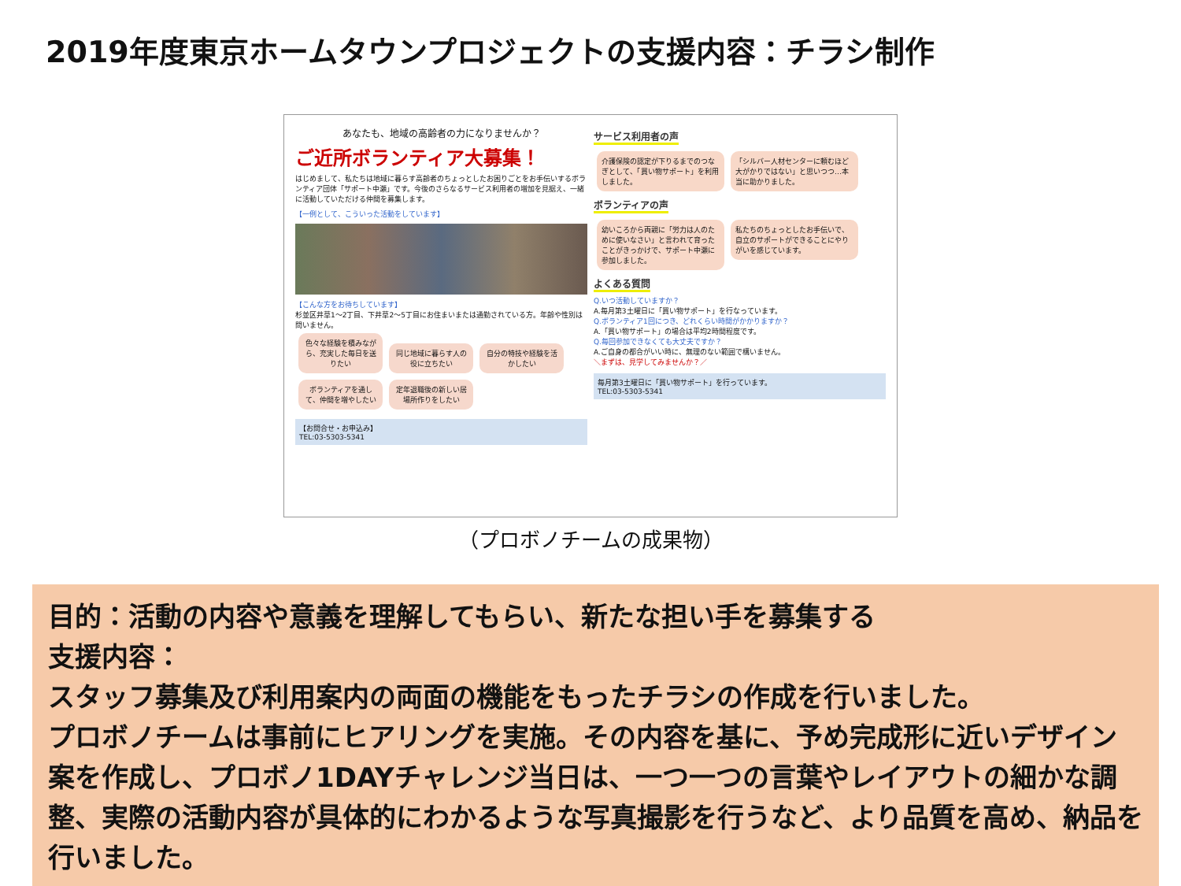2019年度東京ホームタウンプロジェクトの支援内容：チラシ制作
あなたも、地域の高齢者の力になりませんか？
ご近所ボランティア大募集！
はじめまして、私たちは地域に暮らす高齢者のちょっとしたお困りごとをお手伝いするボランティア団体「サポート中瀬」です。今後のさらなるサービス利用者の増加を見据え、一緒に活動していただける仲間を募集します。
【一例として、こういった活動をしています】
【こんな方をお待ちしています】
杉並区井草1～2丁目、下井草2～5丁目にお住まいまたは通勤されている方。年齢や性別は問いません。
色々な経験を積みながら、充実した毎日を送りたい 同じ地域に暮らす人の役に立ちたい 自分の特技や経験を活かしたい ボランティアを通して、仲間を増やしたい 定年退職後の新しい居場所作りをしたい
【お問合せ・お申込み】
TEL:03-5303-5341
サービス利用者の声
介護保険の認定が下りるまでのつなぎとして、「買い物サポート」を利用しました。 「シルバー人材センターに頼むほど大がかりではない」と思いつつ…本当に助かりました。
ボランティアの声
幼いころから両親に「労力は人のために使いなさい」と言われて育ったことがきっかけで、サポート中瀬に参加しました。 私たちのちょっとしたお手伝いで、自立のサポートができることにやりがいを感じています。
よくある質問
Q.いつ活動していますか？
A.毎月第3土曜日に「買い物サポート」を行なっています。
Q.ボランティア1回につき、どれくらい時間がかかりますか？
A.「買い物サポート」の場合は平均2時間程度です。
Q.毎回参加できなくても大丈夫ですか？
A.ご自身の都合がいい時に、無理のない範囲で構いません。
＼まずは、見学してみませんか？／
毎月第3土曜日に「買い物サポート」を行っています。
TEL:03-5303-5341
（プロボノチームの成果物）
目的：活動の内容や意義を理解してもらい、新たな担い手を募集する
支援内容：
スタッフ募集及び利用案内の両面の機能をもったチラシの作成を行いました。
プロボノチームは事前にヒアリングを実施。その内容を基に、予め完成形に近いデザイン案を作成し、プロボノ1DAYチャレンジ当日は、一つ一つの言葉やレイアウトの細かな調整、実際の活動内容が具体的にわかるような写真撮影を行うなど、より品質を高め、納品を行いました。